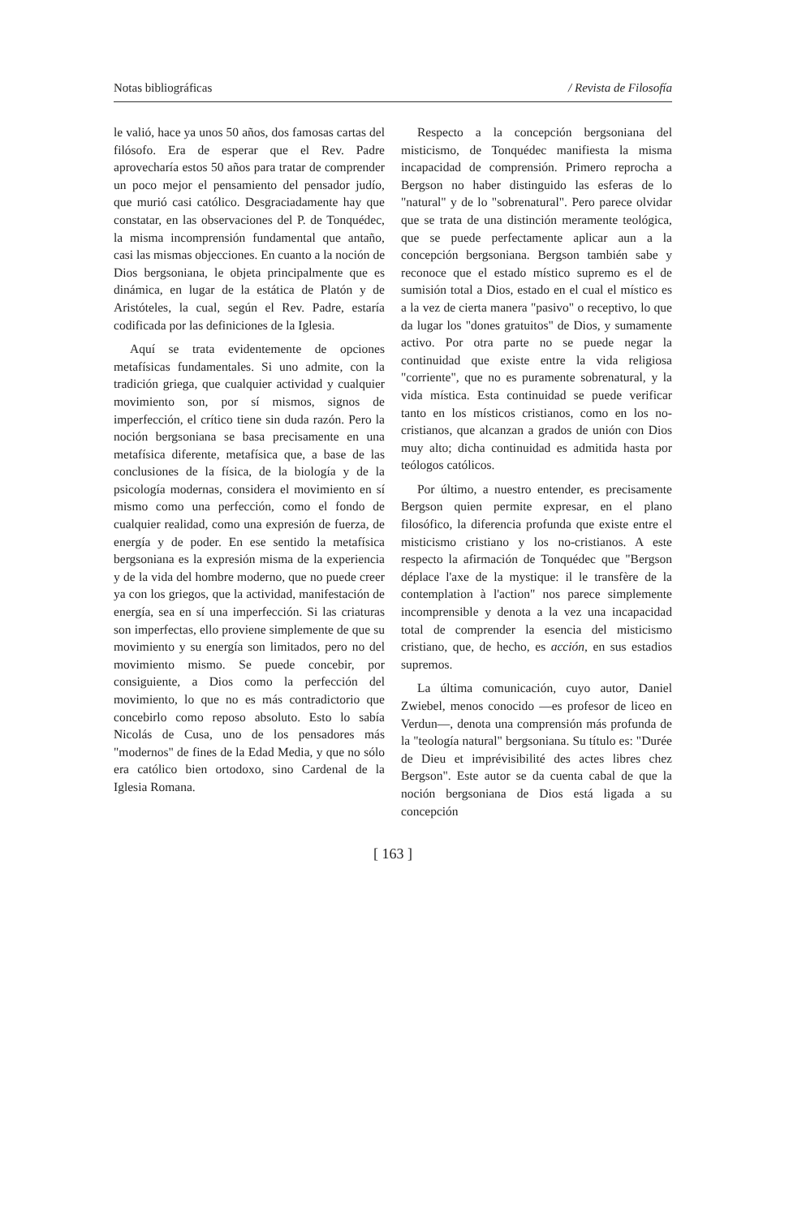Notas bibliográficas / Revista de Filosofía
le valió, hace ya unos 50 años, dos famosas cartas del filósofo. Era de esperar que el Rev. Padre aprovecharía estos 50 años para tratar de comprender un poco mejor el pensamiento del pensador judío, que murió casi católico. Desgraciadamente hay que constatar, en las observaciones del P. de Tonquédec, la misma incomprensión fundamental que antaño, casi las mismas objecciones. En cuanto a la noción de Dios bergsoniana, le objeta principalmente que es dinámica, en lugar de la estática de Platón y de Aristóteles, la cual, según el Rev. Padre, estaría codificada por las definiciones de la Iglesia.
Aquí se trata evidentemente de opciones metafísicas fundamentales. Si uno admite, con la tradición griega, que cualquier actividad y cualquier movimiento son, por sí mismos, signos de imperfección, el crítico tiene sin duda razón. Pero la noción bergsoniana se basa precisamente en una metafísica diferente, metafísica que, a base de las conclusiones de la física, de la biología y de la psicología modernas, considera el movimiento en sí mismo como una perfección, como el fondo de cualquier realidad, como una expresión de fuerza, de energía y de poder. En ese sentido la metafísica bergsoniana es la expresión misma de la experiencia y de la vida del hombre moderno, que no puede creer ya con los griegos, que la actividad, manifestación de energía, sea en sí una imperfección. Si las criaturas son imperfectas, ello proviene simplemente de que su movimiento y su energía son limitados, pero no del movimiento mismo. Se puede concebir, por consiguiente, a Dios como la perfección del movimiento, lo que no es más contradictorio que concebirlo como reposo absoluto. Esto lo sabía Nicolás de Cusa, uno de los pensadores más "modernos" de fines de la Edad Media, y que no sólo era católico bien ortodoxo, sino Cardenal de la Iglesia Romana.
Respecto a la concepción bergsoniana del misticismo, de Tonquédec manifiesta la misma incapacidad de comprensión. Primero reprocha a Bergson no haber distinguido las esferas de lo "natural" y de lo "sobrenatural". Pero parece olvidar que se trata de una distinción meramente teológica, que se puede perfectamente aplicar aun a la concepción bergsoniana. Bergson también sabe y reconoce que el estado místico supremo es el de sumisión total a Dios, estado en el cual el místico es a la vez de cierta manera "pasivo" o receptivo, lo que da lugar los "dones gratuitos" de Dios, y sumamente activo. Por otra parte no se puede negar la continuidad que existe entre la vida religiosa "corriente", que no es puramente sobrenatural, y la vida mística. Esta continuidad se puede verificar tanto en los místicos cristianos, como en los no-cristianos, que alcanzan a grados de unión con Dios muy alto; dicha continuidad es admitida hasta por teólogos católicos.
Por último, a nuestro entender, es precisamente Bergson quien permite expresar, en el plano filosófico, la diferencia profunda que existe entre el misticismo cristiano y los no-cristianos. A este respecto la afirmación de Tonquédec que "Bergson déplace l'axe de la mystique: il le transfère de la contemplation à l'action" nos parece simplemente incomprensible y denota a la vez una incapacidad total de comprender la esencia del misticismo cristiano, que, de hecho, es acción, en sus estadios supremos.
La última comunicación, cuyo autor, Daniel Zwiebel, menos conocido —es profesor de liceo en Verdun—, denota una comprensión más profunda de la "teología natural" bergsoniana. Su título es: "Durée de Dieu et imprévisibilité des actes libres chez Bergson". Este autor se da cuenta cabal de que la noción bergsoniana de Dios está ligada a su concepción
[ 163 ]